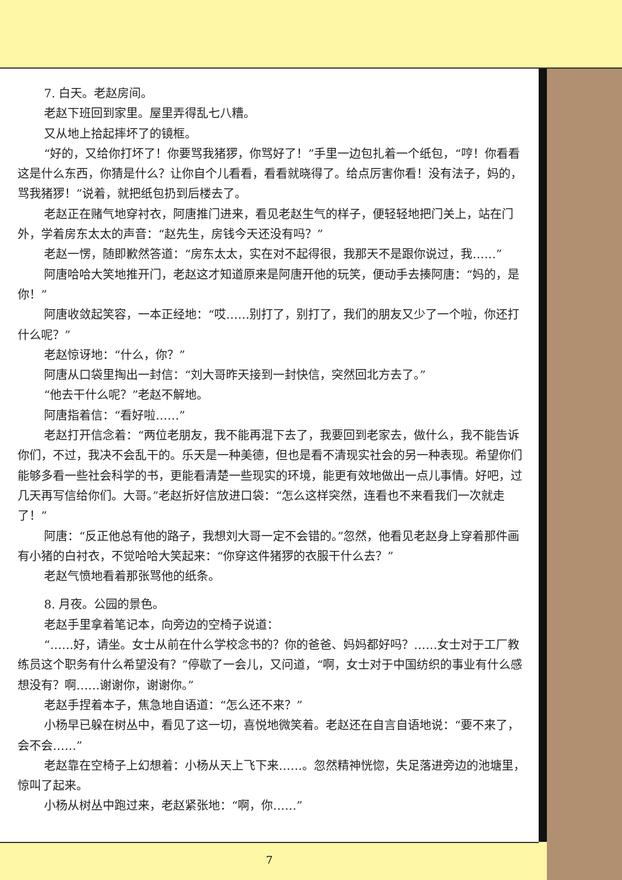7. 白天。老赵房间。
老赵下班回到家里。屋里弄得乱七八糟。
又从地上拾起摔坏了的镜框。
“好的，又给你打坏了！你要骂我猪猡，你骂好了！”手里一边包扎着一个纸包，“哼！你看看这是什么东西，你猜是什么？让你自个儿看看，看看就晓得了。给点厉害你看！没有法子，妈的，骂我猪猡！”说着，就把纸包扔到后楼去了。
老赵正在赌气地穿衬衣，阿唐推门进来，看见老赵生气的样子，便轻轻地把门关上，站在门外，学着房东太太的声音：“赵先生，房钱今天还没有吗？”
老赵一愣，随即歉然答道：“房东太太，实在对不起得很，我那天不是跟你说过，我……”
阿唐哈哈大笑地推开门，老赵这才知道原来是阿唐开他的玩笑，便动手去揍阿唐：“妈的，是你！”
阿唐收敛起笑容，一本正经地：“哎……别打了，别打了，我们的朋友又少了一个啦，你还打什么呢？”
老赵惊讶地：“什么，你？”
阿唐从口袋里掏出一封信：“刘大哥昨天接到一封快信，突然回北方去了。”
“他去干什么呢？”老赵不解地。
阿唐指着信：“看好啦……”
老赵打开信念着：“两位老朋友，我不能再混下去了，我要回到老家去，做什么，我不能告诉你们，不过，我决不会乱干的。乐天是一种美德，但也是看不清现实社会的另一种表现。希望你们能够多看一些社会科学的书，更能看清楚一些现实的环境，能更有效地做出一点儿事情。好吧，过几天再写信给你们。大哥。”老赵折好信放进口袋：“怎么这样突然，连看也不来看我们一次就走了！”
阿唐：“反正他总有他的路子，我想刘大哥一定不会错的。”忽然，他看见老赵身上穿着那件画有小猪的白衬衣，不觉哈哈大笑起来：“你穿这件猪猡的衣服干什么去？”
老赵气愤地看着那张骂他的纸条。
8. 月夜。公园的景色。
老赵手里拿着笔记本，向旁边的空椅子说道：
“……好，请坐。女士从前在什么学校念书的？你的爸爸、妈妈都好吗？……女士对于工厂教练员这个职务有什么希望没有？”停歇了一会儿，又问道，“啊，女士对于中国纺织的事业有什么感想没有？啊……谢谢你，谢谢你。”
老赵手捏着本子，焦急地自语道：“怎么还不来？”
小杨早已躲在树丛中，看见了这一切，喜悦地微笑着。老赵还在自言自语地说：“要不来了，会不会……”
老赵靠在空椅子上幻想着：小杨从天上飞下来……。忽然精神恍惚，失足落进旁边的池塘里，惊叫了起来。
小杨从树丛中跑过来，老赵紧张地：“啊，你……”
7